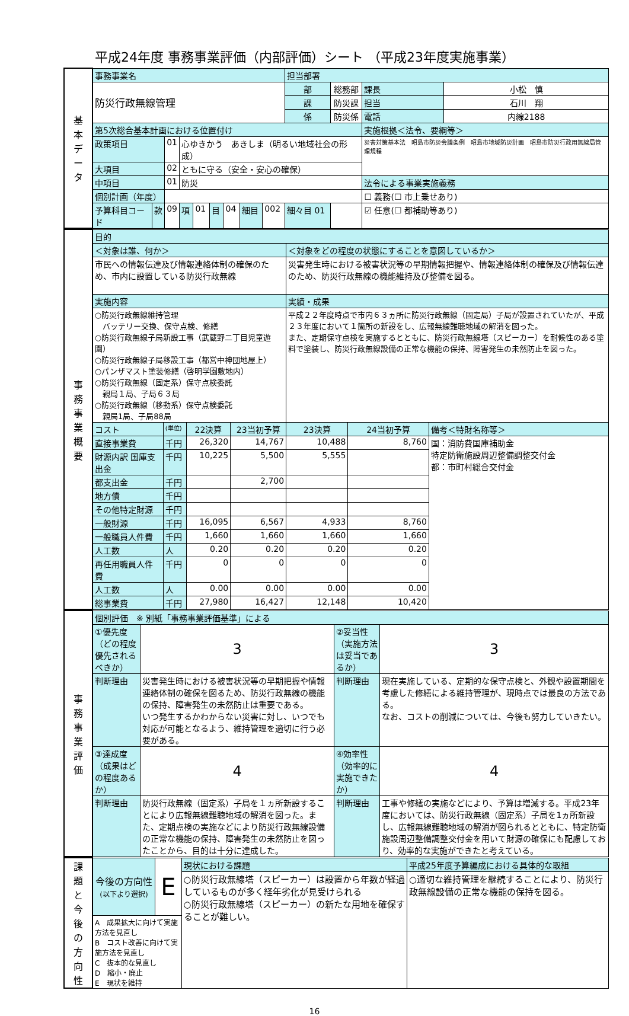平成24年度 事務事業評価（内部評価）シート （平成23年度実施事業）
| 基 本 デ ー タ | 事務事業名 | | | | | | | | | 担当部署 | | | |
| | 防災行政無線管理 | | | | | | | | | 部 | 総務部 | 課長 | 小松 慎 |
| | | | | | | | | | | 課 | 防災課 | 担当 | 石川 翔 |
| | | | | | | | | | | 係 | 防災係 | 電話 | 内線2188 |
| | 第5次総合基本計画における位置付け | | | | | | | | | | | 実施根拠＜法令、要綱等＞ | |
| | 政策項目 | | 01 | 心ゆきかう あきしま（明るい地域社会の形成） | | | | | | | | 災害対策基本法 昭島市防災会議条例 昭島市地域防災計画 昭島市防災行政用無線局管理規程 | |
| | 大項目 | | 02 | ともに守る（安全・安心の確保） | | | | | | | | | |
| | 中項目 | | 01 | 防災 | | | | | | | | 法令による事業実施義務 | |
| | 個別計画（年度） | | | | | | | | | | | ☐ 義務(☐ 市上乗せあり) | |
| | 予算科目コード | 款 | 09 | 項 | 01 | 目 | 04 | 細目 | 002 | 細々目 01 | | ☑ 任意(☐ 都補助等あり) | |
| 事 務 事 業 概 要 | 目的 | | | | | | |
| | ＜対象は誰、何か＞ | | | | ＜対象をどの程度の状態にすることを意図しているか＞ | | |
| | 市民への情報伝達及び情報連絡体制の確保のため、市内に設置している防災行政無線 | | | | 災害発生時における被害状況等の早期情報把握や、情報連絡体制の確保及び情報伝達のため、防災行政無線の機能維持及び整備を図る。 | | |
| | 実施内容 | | | | 実績・成果 | | |
| | ○防災行政無線維持管理 バッテリー交換、保守点検、修繕 ○防災行政無線子局新設工事（武蔵野二丁目児童遊園） ○防災行政無線子局移設工事（都営中神団地屋上） ○パンザマスト塗装修繕（啓明学園敷地内） ○防災行政無線（固定系）保守点検委託 親局１局、子局６３局 ○防災行政無線（移動系）保守点検委託 親局1局、子局88局 | | | | 平成２２年度時点で市内６３ヵ所に防災行政無線（固定局）子局が設置されていたが、平成２３年度において１箇所の新設をし、広報無線難聴地域の解消を図った。 また、定期保守点検を実施するとともに、防災行政無線塔（スピーカー）を耐候性のある塗料で塗装し、防災行政無線設備の正常な機能の保持、障害発生の未然防止を図った。 | | |
| | コスト | (単位) | 22決算 | 23当初予算 | 23決算 | 24当初予算 | 備考＜特財名称等＞ |
| | 直接事業費 | 千円 | 26,320 | 14,767 | 10,488 | 8,760 | 国：消防費国庫補助金 特定防衛施設周辺整備調整交付金 都：市町村総合交付金 |
| | 財源内訳 国庫支出金 | 千円 | 10,225 | 5,500 | 5,555 | | |
| | 都支出金 | 千円 | | 2,700 | | | |
| | 地方債 | 千円 | | | | | |
| | その他特定財源 | 千円 | | | | | |
| | 一般財源 | 千円 | 16,095 | 6,567 | 4,933 | 8,760 | |
| | 一般職員人件費 | 千円 | 1,660 | 1,660 | 1,660 | 1,660 | |
| | 人工数 | 人 | 0.20 | 0.20 | 0.20 | 0.20 | |
| | 再任用職員人件費 | 千円 | 0 | 0 | 0 | 0 | |
| | 人工数 | 人 | 0.00 | 0.00 | 0.00 | 0.00 | |
| | 総事業費 | 千円 | 27,980 | 16,427 | 12,148 | 10,420 | |
| 事 務 事 業 評 価 | 個別評価 ※ 別紙「事務事業評価基準」による | | | | | |
| | ①優先度（どの程度優先されるべきか） | | 3 | ②妥当性（実施方法は妥当であるか） | | 3 |
| | 判断理由 | 災害発生時における被害状況等の早期把握や情報連絡体制の確保を図るため、防災行政無線の機能の保持、障害発生の未然防止は重要である。 いつ発生するかわからない災害に対し、いつでも対応が可能となるよう、維持管理を適切に行う必要がある。 | | 判断理由 | 現在実施している、定期的な保守点検と、外観や設置期間を考慮した修繕による維持管理が、現時点では最良の方法である。 なお、コストの削減については、今後も努力していきたい。 | |
| | ③達成度（成果はどの程度あるか） | | 4 | ④効率性（効率的に実施できたか） | | 4 |
| | 判断理由 | 防災行政無線（固定系）子局を１ヵ所新設することにより広報無線難聴地域の解消を図った。また、定期点検の実施などにより防災行政無線設備の正常な機能の保持、障害発生の未然防止を図ったことから、目的は十分に達成した。 | | 判断理由 | 工事や修繕の実施などにより、予算は増減する。平成23年度においては、防災行政無線（固定系）子局を1ヵ所新設し、広報無線難聴地域の解消が図られるとともに、特定防衛施設周辺整備調整交付金を用いて財源の確保にも配慮しており、効率的な実施ができたと考えている。 | |
| 課 題 と 今 後 の 方 向 性 | 今後の方向性 (以下より選択) | E | 現状における課題 | 平成25年度予算編成における具体的な取組 |
| | | | ○防災行政無線塔（スピーカー）は設置から年数が経過しているものが多く経年劣化が見受けられる ○防災行政無線塔（スピーカー）の新たな用地を確保することが難しい。 | ○適切な維持管理を継続することにより、防災行政無線設備の正常な機能の保持を図る。 |
| | A 成果拡大に向けて実施方法を見直し B コスト改善に向けて実施方法を見直し C 抜本的な見直し D 縮小・廃止 E 現状を維持 | | | |
16